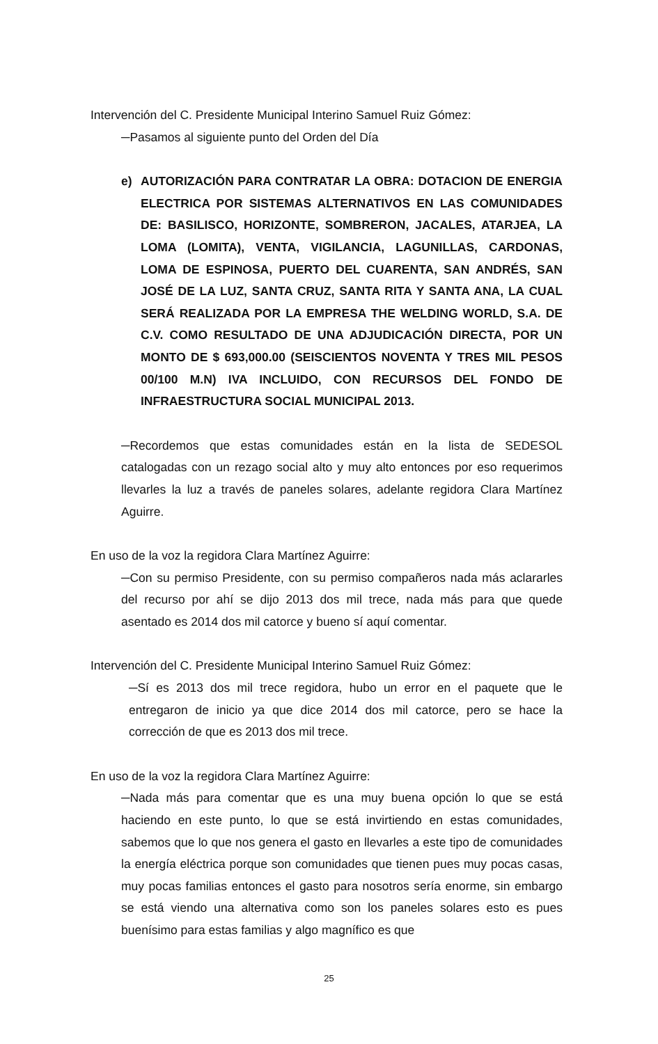Intervención del C. Presidente Municipal Interino Samuel Ruiz Gómez:
─Pasamos al siguiente punto del Orden del Día
e) AUTORIZACIÓN PARA CONTRATAR LA OBRA: DOTACION DE ENERGIA ELECTRICA POR SISTEMAS ALTERNATIVOS EN LAS COMUNIDADES DE: BASILISCO, HORIZONTE, SOMBRERON, JACALES, ATARJEA, LA LOMA (LOMITA), VENTA, VIGILANCIA, LAGUNILLAS, CARDONAS, LOMA DE ESPINOSA, PUERTO DEL CUARENTA, SAN ANDRÉS, SAN JOSÉ DE LA LUZ, SANTA CRUZ, SANTA RITA Y SANTA ANA, LA CUAL SERÁ REALIZADA POR LA EMPRESA THE WELDING WORLD, S.A. DE C.V. COMO RESULTADO DE UNA ADJUDICACIÓN DIRECTA, POR UN MONTO DE $ 693,000.00 (SEISCIENTOS NOVENTA Y TRES MIL PESOS 00/100 M.N) IVA INCLUIDO, CON RECURSOS DEL FONDO DE INFRAESTRUCTURA SOCIAL MUNICIPAL 2013.
─Recordemos que estas comunidades están en la lista de SEDESOL catalogadas con un rezago social alto y muy alto entonces por eso requerimos llevarles la luz a través de paneles solares, adelante regidora Clara Martínez Aguirre.
En uso de la voz la regidora Clara Martínez Aguirre:
─Con su permiso Presidente, con su permiso compañeros nada más aclararles del recurso por ahí se dijo 2013 dos mil trece, nada más para que quede asentado es 2014 dos mil catorce y bueno sí aquí comentar.
Intervención del C. Presidente Municipal Interino Samuel Ruiz Gómez:
─Sí es 2013 dos mil trece regidora, hubo un error en el paquete que le entregaron de inicio ya que dice 2014 dos mil catorce, pero se hace la corrección de que es 2013 dos mil trece.
En uso de la voz la regidora Clara Martínez Aguirre:
─Nada más para comentar que es una muy buena opción lo que se está haciendo en este punto, lo que se está invirtiendo en estas comunidades, sabemos que lo que nos genera el gasto en llevarles a este tipo de comunidades la energía eléctrica porque son comunidades que tienen pues muy pocas casas, muy pocas familias entonces el gasto para nosotros sería enorme, sin embargo se está viendo una alternativa como son los paneles solares esto es pues buenísimo para estas familias y algo magnífico es que
25